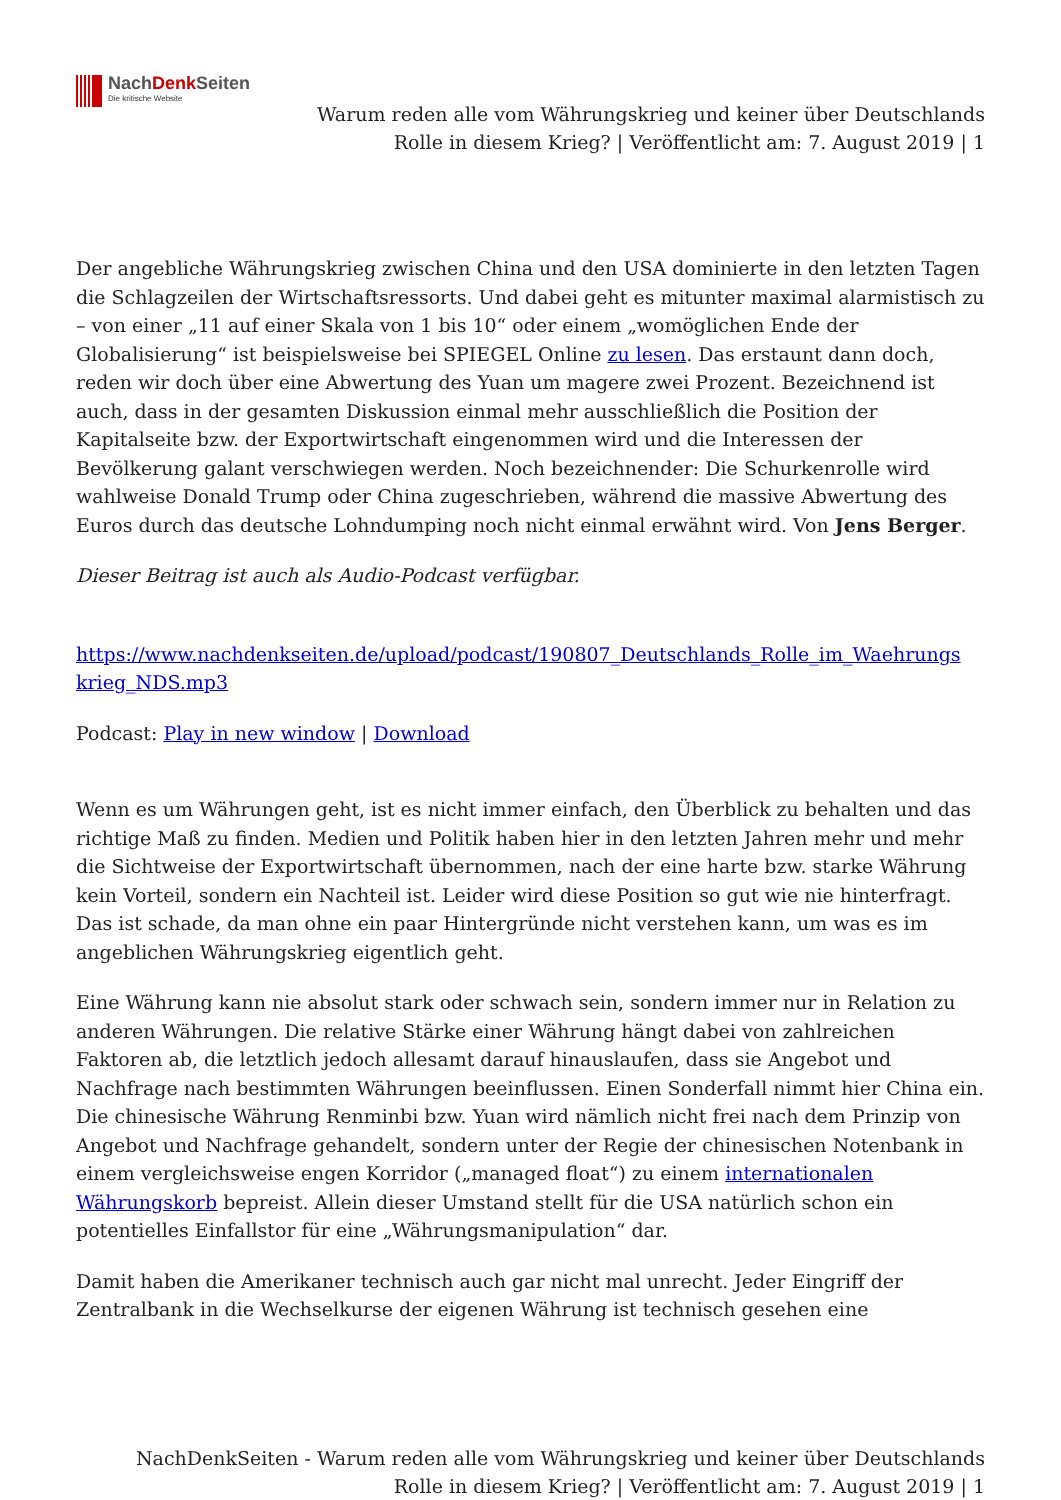NachDenk Seiten
Die kritische Website
Warum reden alle vom Währungskrieg und keiner über Deutschlands
Rolle in diesem Krieg? | Veröffentlicht am: 7. August 2019 | 1
Der angebliche Währungskrieg zwischen China und den USA dominierte in den letzten Tagen die Schlagzeilen der Wirtschaftsressorts. Und dabei geht es mitunter maximal alarmistisch zu – von einer „11 auf einer Skala von 1 bis 10“ oder einem „womöglichen Ende der Globalisierung“ ist beispielsweise bei SPIEGEL Online zu lesen. Das erstaunt dann doch, reden wir doch über eine Abwertung des Yuan um magere zwei Prozent. Bezeichnend ist auch, dass in der gesamten Diskussion einmal mehr ausschließlich die Position der Kapitalseite bzw. der Exportwirtschaft eingenommen wird und die Interessen der Bevölkerung galant verschwiegen werden. Noch bezeichnender: Die Schurkenrolle wird wahlweise Donald Trump oder China zugeschrieben, während die massive Abwertung des Euros durch das deutsche Lohndumping noch nicht einmal erwähnt wird. Von Jens Berger.
Dieser Beitrag ist auch als Audio-Podcast verfügbar.
https://www.nachdenkseiten.de/upload/podcast/190807_Deutschlands_Rolle_im_Waehrungs krieg_NDS.mp3
Podcast: Play in new window | Download
Wenn es um Währungen geht, ist es nicht immer einfach, den Überblick zu behalten und das richtige Maß zu finden. Medien und Politik haben hier in den letzten Jahren mehr und mehr die Sichtweise der Exportwirtschaft übernommen, nach der eine harte bzw. starke Währung kein Vorteil, sondern ein Nachteil ist. Leider wird diese Position so gut wie nie hinterfragt. Das ist schade, da man ohne ein paar Hintergründe nicht verstehen kann, um was es im angeblichen Währungskrieg eigentlich geht.
Eine Währung kann nie absolut stark oder schwach sein, sondern immer nur in Relation zu anderen Währungen. Die relative Stärke einer Währung hängt dabei von zahlreichen Faktoren ab, die letztlich jedoch allesamt darauf hinauslaufen, dass sie Angebot und Nachfrage nach bestimmten Währungen beeinflussen. Einen Sonderfall nimmt hier China ein. Die chinesische Währung Renminbi bzw. Yuan wird nämlich nicht frei nach dem Prinzip von Angebot und Nachfrage gehandelt, sondern unter der Regie der chinesischen Notenbank in einem vergleichsweise engen Korridor („managed float“) zu einem internationalen Währungskorb bepreist. Allein dieser Umstand stellt für die USA natürlich schon ein potentielles Einfallstor für eine „Währungsmanipulation“ dar.
Damit haben die Amerikaner technisch auch gar nicht mal unrecht. Jeder Eingriff der Zentralbank in die Wechselkurse der eigenen Währung ist technisch gesehen eine
NachDenkSeiten - Warum reden alle vom Währungskrieg und keiner über Deutschlands
Rolle in diesem Krieg? | Veröffentlicht am: 7. August 2019 | 1